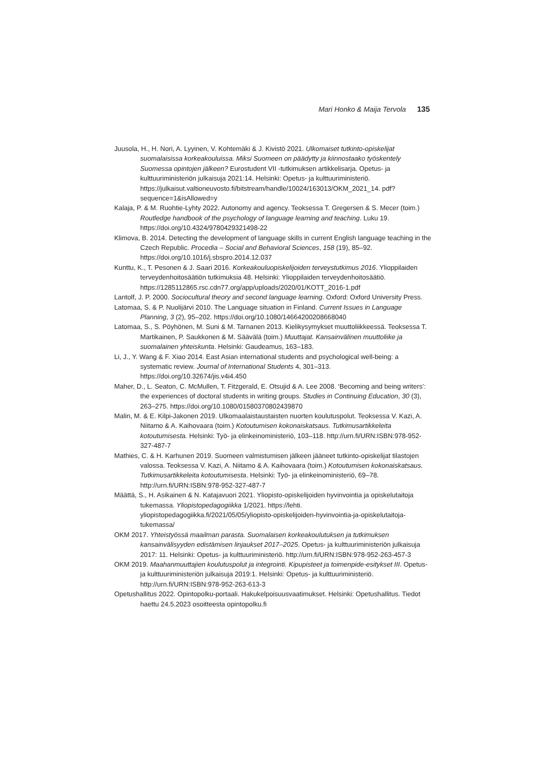Mari Honko & Maija Tervola 135
Juusola, H., H. Nori, A. Lyyinen, V. Kohtemäki & J. Kivistö 2021. Ulkomaiset tutkinto-opiskelijat suomalaisissa korkeakouluissa. Miksi Suomeen on päädytty ja kiinnostaako työskentely Suomessa opintojen jälkeen? Eurostudent VII -tutkimuksen artikkelisarja. Opetus- ja kulttuuriministeriön julkaisuja 2021:14. Helsinki: Opetus- ja kulttuuriministeriö. https://julkaisut.valtioneuvosto.fi/bitstream/handle/10024/163013/OKM_2021_14. pdf?sequence=1&isAllowed=y
Kalaja, P. & M. Ruohtie-Lyhty 2022. Autonomy and agency. Teoksessa T. Gregersen & S. Mecer (toim.) Routledge handbook of the psychology of language learning and teaching. Luku 19. https://doi.org/10.4324/9780429321498-22
Klimova, B. 2014. Detecting the development of language skills in current English language teaching in the Czech Republic. Procedia – Social and Behavioral Sciences, 158 (19), 85–92. https://doi.org/10.1016/j.sbspro.2014.12.037
Kunttu, K., T. Pesonen & J. Saari 2016. Korkeakouluopiskelijoiden terveystutkimus 2016. Ylioppilaiden terveydenhoitosäätiön tutkimuksia 48. Helsinki: Ylioppilaiden terveydenhoitosäätiö.
https://1285112865.rsc.cdn77.org/app/uploads/2020/01/KOTT_2016-1.pdf
Lantolf, J. P. 2000. Sociocultural theory and second language learning. Oxford: Oxford University Press.
Latomaa, S. & P. Nuolijärvi 2010. The Language situation in Finland. Current Issues in Language Planning, 3 (2), 95–202. https://doi.org/10.1080/14664200208668040
Latomaa, S., S. Pöyhönen, M. Suni & M. Tarnanen 2013. Kielikysymykset muuttoliikkeessä. Teoksessa T. Martikainen, P. Saukkonen & M. Säävälä (toim.) Muuttajat. Kansainvälinen muuttoliike ja suomalainen yhteiskunta. Helsinki: Gaudeamus, 163–183.
Li, J., Y. Wang & F. Xiao 2014. East Asian international students and psychological well-being: a systematic review. Journal of International Students 4, 301–313. https://doi.org/10.32674/jis.v4i4.450
Maher, D., L. Seaton, C. McMullen, T. Fitzgerald, E. Otsujid & A. Lee 2008. ‘Becoming and being writers’: the experiences of doctoral students in writing groups. Studies in Continuing Education, 30 (3), 263–275. https://doi.org/10.1080/01580370802439870
Malin, M. & E. Kilpi-Jakonen 2019. Ulkomaalaistaustaisten nuorten koulutuspolut. Teoksessa V. Kazi, A. Niitamo & A. Kaihovaara (toim.) Kotoutumisen kokonaiskatsaus. Tutkimusartikkeleita kotoutumisesta. Helsinki: Työ- ja elinkeinoministeriö, 103–118. http://urn.fi/URN:ISBN:978-952-327-487-7
Mathies, C. & H. Karhunen 2019. Suomeen valmistumisen jälkeen jääneet tutkinto-opiskelijat tilastojen valossa. Teoksessa V. Kazi, A. Niitamo & A. Kaihovaara (toim.) Kotoutumisen kokonaiskatsaus. Tutkimusartikkeleita kotoutumisesta. Helsinki: Työ- ja elinkeinoministeriö, 69–78. http://urn.fi/URN:ISBN:978-952-327-487-7
Määttä, S., H. Asikainen & N. Katajavuori 2021. Yliopisto-opiskelijoiden hyvinvointia ja opiskelutaitoja tukemassa. Yliopistopedagogiikka 1/2021. https://lehti. yliopistopedagogiikka.fi/2021/05/05/yliopisto-opiskelijoiden-hyvinvointia-ja-opiskelutaitoja-tukemassa/
OKM 2017. Yhteistyössä maailman parasta. Suomalaisen korkeakoulutuksen ja tutkimuksen kansainvälisyyden edistämisen linjaukset 2017–2025. Opetus- ja kulttuuriministeriön julkaisuja 2017: 11. Helsinki: Opetus- ja kulttuuriministeriö. http://urn.fi/URN:ISBN:978-952-263-457-3
OKM 2019. Maahanmuuttajien koulutuspolut ja integrointi. Kipupisteet ja toimenpide-esitykset III. Opetus- ja kulttuuriministeriön julkaisuja 2019:1. Helsinki: Opetus- ja kulttuuriministeriö. http://urn.fi/URN:ISBN:978-952-263-613-3
Opetushallitus 2022. Opintopolku-portaali. Hakukelpoisuusvaatimukset. Helsinki: Opetushallitus. Tiedot haettu 24.5.2023 osoitteesta opintopolku.fi